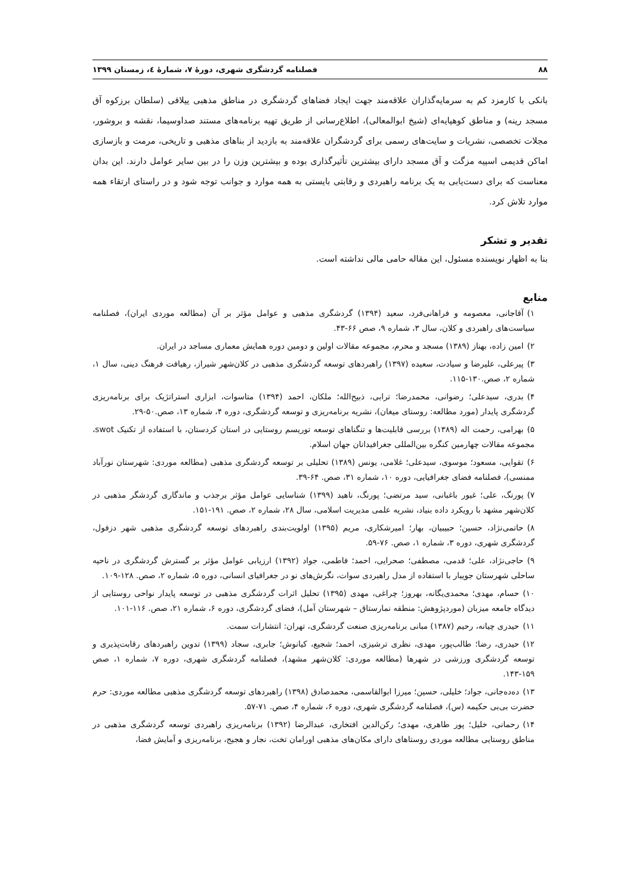۸۸ فصلنامه گردشگری شهری، دورهٔ ۷، شمارهٔ ٤، زمستان ۱۳۹۹
بانکی با کارمزد کم به سرمایه‌گذاران علاقه‌مند جهت ایجاد فضاهای گردشگری در مناطق مذهبی ییلاقی (سلطان برزکوه آق مسجد رینه) و مناطق کوهپایه‌ای (شیخ ابوالمعالی)، اطلاع‌رسانی از طریق تهیه برنامه‌های مستند صداوسیما، نقشه و بروشور، مجلات تخصصی، نشریات و سایت‌های رسمی برای گردشگران علاقه‌مند به بازدید از بناهای مذهبی و تاریخی، مرمت و بازسازی اماکن قدیمی اسپیه مزگت و آق مسجد دارای بیشترین تأثیرگذاری بوده و بیشترین وزن را در بین سایر عوامل دارند. این بدان معناست که برای دست‌یابی به یک برنامه راهبردی و رقابتی بایستی به همه موارد و جوانب توجه شود و در راستای ارتقاء همه موارد تلاش کرد.
تقدیر و تشکر
بنا به اظهار نویسنده مسئول، این مقاله حامی مالی نداشته است.
منابع
۱) آقاجانی، معصومه و فراهانی‌فرد، سعید (۱۳۹۴) گردشگری مذهبی و عوامل مؤثر بر آن (مطالعه موردی ایران)، فصلنامه سیاست‌های راهبردی و کلان، سال ۳، شماره ۹، صص ۶۶-۴۳.
۲) امین زاده، بهناز (۱۳۸۹) مسجد و محرم، مجموعه مقالات اولین و دومین دوره همایش معماری مساجد در ایران.
۳) پیرعلی، علیرضا و سیادت، سعیده (۱۳۹۷) راهبردهای توسعه گردشگری مذهبی در کلان‌شهر شیراز، رهیافت فرهنگ دینی، سال ۱، شماره ۲، صص.۱۳۰-۱۱۵.
۴) بدری، سیدعلی؛ رضوانی، محمدرضا؛ ترابی، ذبیح‌الله؛ ملکان، احمد (۱۳۹۴) متاسوات، ابزاری استراتژیک برای برنامه‌ریزی گردشگری پایدار (مورد مطالعه: روستای میغان)، نشریه برنامه‌ریزی و توسعه گردشگری، دوره ۴، شماره ۱۳، صص.۵۰-۲۹.
۵) بهرامی، رحمت اله (۱۳۸۹) بررسی قابلیت‌ها و تنگناهای توسعه توریسم روستایی در استان کردستان، با استفاده از تکنیک swot، مجموعه مقالات چهارمین کنگره بین‌المللی جغرافیدانان جهان اسلام.
۶) تقوایی، مسعود؛ موسوی، سیدعلی؛ غلامی، یونس (۱۳۸۹) تحلیلی بر توسعه گردشگری مذهبی (مطالعه موردی: شهرستان نورآباد ممنسی)، فصلنامه فضای جغرافیایی، دوره ۱۰، شماره ۳۱، صص. ۶۴-۳۹.
۷) پورنگ، علی؛ غیور باغبانی، سید مرتضی؛ پورنگ، ناهید (۱۳۹۹) شناسایی عوامل مؤثر برجذب و ماندگاری گردشگر مذهبی در کلان‌شهر مشهد با رویکرد داده بنیاد، نشریه علمی مدیریت اسلامی، سال ۲۸، شماره ۲، صص. ۱۹۱-۱۵۱.
۸) حاتمی‌نژاد، حسین؛ حبیبیان، بهار؛ امیرشکاری، مریم (۱۳۹۵) اولویت‌بندی راهبردهای توسعه گردشگری مذهبی شهر دزفول، گردشگری شهری، دوره ۳، شماره ۱، صص. ۷۶-۵۹.
۹) حاجی‌نژاد، علی؛ قدمی، مصطفی؛ صحرایی، احمد؛ فاطمی، جواد (۱۳۹۲) ارزیابی عوامل مؤثر بر گسترش گردشگری در ناحیه ساحلی شهرستان جویبار با استفاده از مدل راهبردی سوات، نگرش‌های نو در جغرافیای انسانی، دوره ۵، شماره ۲، صص. ۱۲۸-۱۰۹.
۱۰) حسام، مهدی؛ محمدی‌یگانه، بهروز؛ چراغی، مهدی (۱۳۹۵) تحلیل اثرات گردشگری مذهبی در توسعه پایدار نواحی روستایی از دیدگاه جامعه میزبان (موردپژوهش: منطقه نمارستاق – شهرستان آمل)، فضای گردشگری، دوره ۶، شماره ۲۱، صص. ۱۱۶-۱۰۱.
۱۱) حیدری چیانه، رحیم (۱۳۸۷) مبانی برنامه‌ریزی صنعت گردشگری، تهران: انتشارات سمت.
۱۲) حیدری، رضا؛ طالب‌پور، مهدی، نظری ترشیزی، احمد؛ شجیع، کیانوش؛ جابری، سجاد (۱۳۹۹) تدوین راهبردهای رقابت‌پذیری و توسعه گردشگری ورزشی در شهرها (مطالعه موردی: کلان‌شهر مشهد)، فصلنامه گردشگری شهری، دوره ۷، شماره ۱، صص ۱۵۹-۱۴۳.
۱۳) ده‌ده‌جانی، جواد؛ خلیلی، حسین؛ میرزا ابوالقاسمی، محمدصادق (۱۳۹۸) راهبردهای توسعه گردشگری مذهبی مطالعه موردی: حرم حضرت بی‌بی حکیمه (س)، فصلنامه گردشگری شهری، دوره ۶، شماره ۴، صص. ۷۱-۵۷.
۱۴) رحمانی، خلیل؛ پور طاهری، مهدی؛ رکن‌الدین افتخاری، عبدالرضا (۱۳۹۲) برنامه‌ریزی راهبردی توسعه گردشگری مذهبی در مناطق روستایی مطالعه موردی روستاهای دارای مکان‌های مذهبی اورامان تخت، نجار و هجیج، برنامه‌ریزی و آمایش فضا،